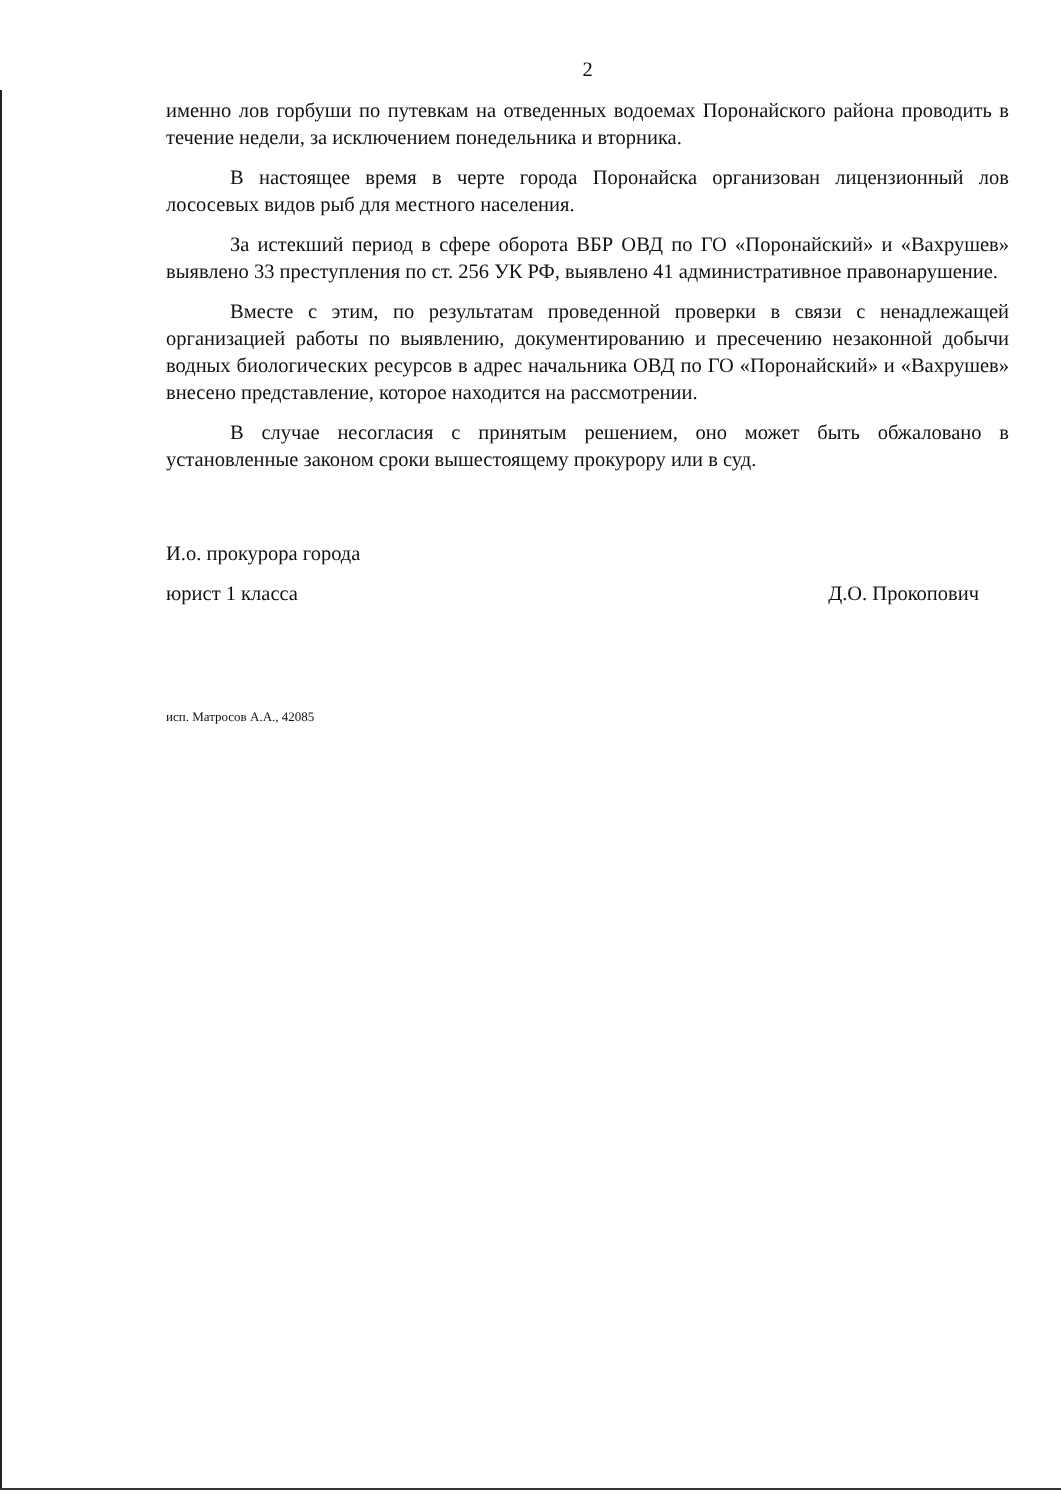2
именно лов горбуши по путевкам на отведенных водоемах Поронайского района проводить в течение недели, за исключением понедельника и вторника.
В настоящее время в черте города Поронайска организован лицензионный лов лососевых видов рыб для местного населения.
За истекший период в сфере оборота ВБР ОВД по ГО «Поронайский» и «Вахрушев» выявлено 33 преступления по ст. 256 УК РФ, выявлено 41 административное правонарушение.
Вместе с этим, по результатам проведенной проверки в связи с ненадлежащей организацией работы по выявлению, документированию и пресечению незаконной добычи водных биологических ресурсов в адрес начальника ОВД по ГО «Поронайский» и «Вахрушев» внесено представление, которое находится на рассмотрении.
В случае несогласия с принятым решением, оно может быть обжаловано в установленные законом сроки вышестоящему прокурору или в суд.
И.о. прокурора города
юрист 1 класса
Д.О. Прокопович
исп. Матросов А.А., 42085